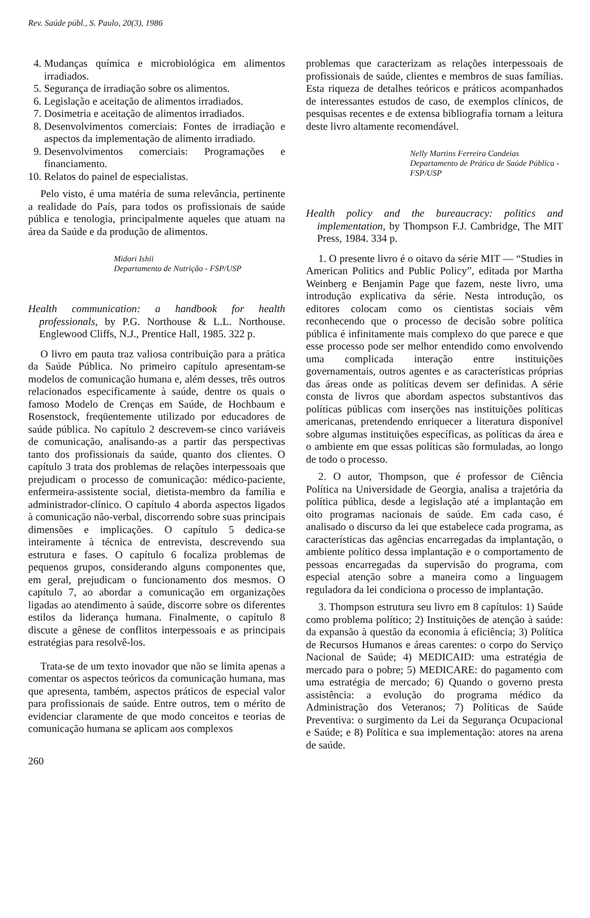Rev. Saúde públ., S. Paulo, 20(3), 1986
4. Mudanças química e microbiológica em alimentos irradiados.
5. Segurança de irradiação sobre os alimentos.
6. Legislação e aceitação de alimentos irradiados.
7. Dosimetria e aceitação de alimentos irradiados.
8. Desenvolvimentos comerciais: Fontes de irradiação e aspectos da implementação de alimento irradiado.
9. Desenvolvimentos comerciais: Programações e financiamento.
10. Relatos do painel de especialistas.
Pelo visto, é uma matéria de suma relevância, pertinente a realidade do País, para todos os profissionais de saúde pública e tenologia, principalmente aqueles que atuam na área da Saúde e da produção de alimentos.
Midori Ishii
Departamento de Nutrição - FSP/USP
Health communication: a handbook for health professionals, by P.G. Northouse & L.L. Northouse. Englewood Cliffs, N.J., Prentice Hall, 1985. 322 p.
O livro em pauta traz valiosa contribuição para a prática da Saúde Pública. No primeiro capítulo apresentam-se modelos de comunicação humana e, além desses, três outros relacionados especificamente à saúde, dentre os quais o famoso Modelo de Crenças em Saúde, de Hochbaum e Rosenstock, freqüentemente utilizado por educadores de saúde pública. No capítulo 2 descrevem-se cinco variáveis de comunicação, analisando-as a partir das perspectivas tanto dos profissionais da saúde, quanto dos clientes. O capítulo 3 trata dos problemas de relações interpessoais que prejudicam o processo de comunicação: médico-paciente, enfermeira-assistente social, dietista-membro da família e administrador-clínico. O capítulo 4 aborda aspectos ligados à comunicação não-verbal, discorrendo sobre suas principais dimensões e implicações. O capítulo 5 dedica-se inteiramente à técnica de entrevista, descrevendo sua estrutura e fases. O capítulo 6 focaliza problemas de pequenos grupos, considerando alguns componentes que, em geral, prejudicam o funcionamento dos mesmos. O capítulo 7, ao abordar a comunicação em organizações ligadas ao atendimento à saúde, discorre sobre os diferentes estilos da liderança humana. Finalmente, o capítulo 8 discute a gênese de conflitos interpessoais e as principais estratégias para resolvê-los.
Trata-se de um texto inovador que não se limita apenas a comentar os aspectos teóricos da comunicação humana, mas que apresenta, também, aspectos práticos de especial valor para profissionais de saúde. Entre outros, tem o mérito de evidenciar claramente de que modo conceitos e teorias de comunicação humana se aplicam aos complexos
260
problemas que caracterizam as relações interpessoais de profissionais de saúde, clientes e membros de suas famílias. Esta riqueza de detalhes teóricos e práticos acompanhados de interessantes estudos de caso, de exemplos clínicos, de pesquisas recentes e de extensa bibliografia tornam a leitura deste livro altamente recomendável.
Nelly Martins Ferreira Candeias
Departamento de Prática de Saúde Pública - FSP/USP
Health policy and the bureaucracy: politics and implementation, by Thompson F.J. Cambridge, The MIT Press, 1984. 334 p.
1. O presente livro é o oitavo da série MIT — “Studies in American Politics and Public Policy”, editada por Martha Weinberg e Benjamin Page que fazem, neste livro, uma introdução explicativa da série. Nesta introdução, os editores colocam como os cientistas sociais vêm reconhecendo que o processo de decisão sobre política pública é infinitamente mais complexo do que parece e que esse processo pode ser melhor entendido como envolvendo uma complicada interação entre instituições governamentais, outros agentes e as características próprias das áreas onde as políticas devem ser definidas. A série consta de livros que abordam aspectos substantivos das políticas públicas com inserções nas instituições políticas americanas, pretendendo enriquecer a literatura disponível sobre algumas instituições específicas, as políticas da área e o ambiente em que essas políticas são formuladas, ao longo de todo o processo.
2. O autor, Thompson, que é professor de Ciência Política na Universidade de Georgia, analisa a trajetória da política pública, desde a legislação até a implantação em oito programas nacionais de saúde. Em cada caso, é analisado o discurso da lei que estabelece cada programa, as características das agências encarregadas da implantação, o ambiente político dessa implantação e o comportamento de pessoas encarregadas da supervisão do programa, com especial atenção sobre a maneira como a linguagem reguladora da lei condiciona o processo de implantação.
3. Thompson estrutura seu livro em 8 capítulos: 1) Saúde como problema político; 2) Instituições de atenção à saúde: da expansão à questão da economia à eficiência; 3) Política de Recursos Humanos e áreas carentes: o corpo do Serviço Nacional de Saúde; 4) MEDICAID: uma estratégia de mercado para o pobre; 5) MEDICARE: do pagamento com uma estratégia de mercado; 6) Quando o governo presta assistência: a evolução do programa médico da Administração dos Veteranos; 7) Políticas de Saúde Preventiva: o surgimento da Lei da Segurança Ocupacional e Saúde; e 8) Política e sua implementação: atores na arena de saúde.